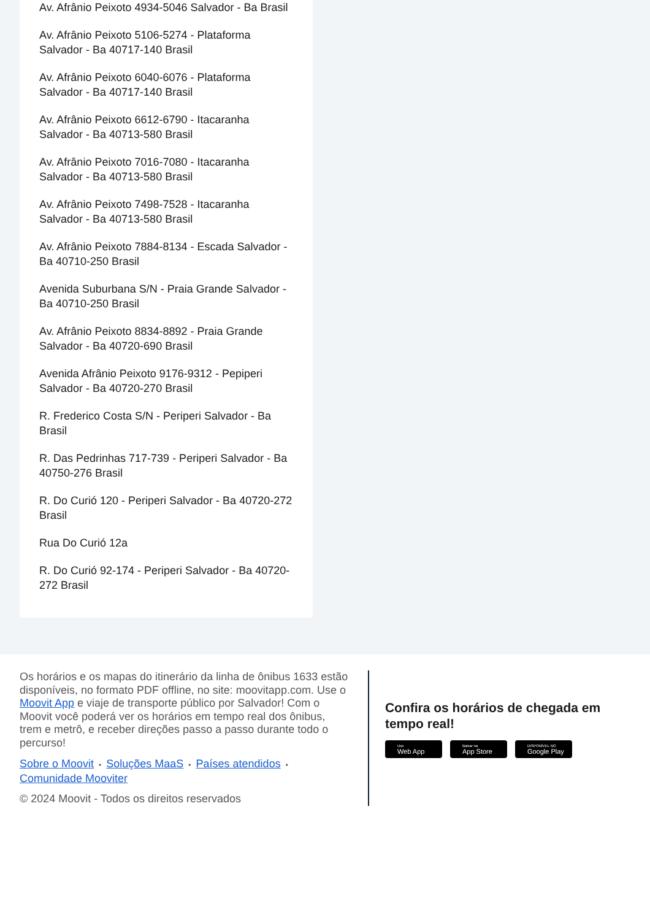Av. Afrânio Peixoto 4934-5046 Salvador - Ba Brasil
Av. Afrânio Peixoto 5106-5274 - Plataforma Salvador - Ba 40717-140 Brasil
Av. Afrânio Peixoto 6040-6076 - Plataforma Salvador - Ba 40717-140 Brasil
Av. Afrânio Peixoto 6612-6790 - Itacaranha Salvador - Ba 40713-580 Brasil
Av. Afrânio Peixoto 7016-7080 - Itacaranha Salvador - Ba 40713-580 Brasil
Av. Afrânio Peixoto 7498-7528 - Itacaranha Salvador - Ba 40713-580 Brasil
Av. Afrânio Peixoto 7884-8134 - Escada Salvador - Ba 40710-250 Brasil
Avenida Suburbana S/N - Praia Grande Salvador - Ba 40710-250 Brasil
Av. Afrânio Peixoto 8834-8892 - Praia Grande Salvador - Ba 40720-690 Brasil
Avenida Afrânio Peixoto 9176-9312 - Pepiperi Salvador - Ba 40720-270 Brasil
R. Frederico Costa S/N - Periperi Salvador - Ba Brasil
R. Das Pedrinhas 717-739 - Periperi Salvador - Ba 40750-276 Brasil
R. Do Curió 120 - Periperi Salvador - Ba 40720-272 Brasil
Rua Do Curió 12a
R. Do Curió 92-174 - Periperi Salvador - Ba 40720-272 Brasil
Os horários e os mapas do itinerário da linha de ônibus 1633 estão disponíveis, no formato PDF offline, no site: moovitapp.com. Use o Moovit App e viaje de transporte público por Salvador! Com o Moovit você poderá ver os horários em tempo real dos ônibus, trem e metrô, e receber direções passo a passo durante todo o percurso!
Sobre o Moovit • Soluções MaaS • Países atendidos •
Comunidade Mooviter
© 2024 Moovit - Todos os direitos reservados
Confira os horários de chegada em tempo real!
Use
Web App
Baixar na
App Store
DISPONÍVEL NO
Google Play